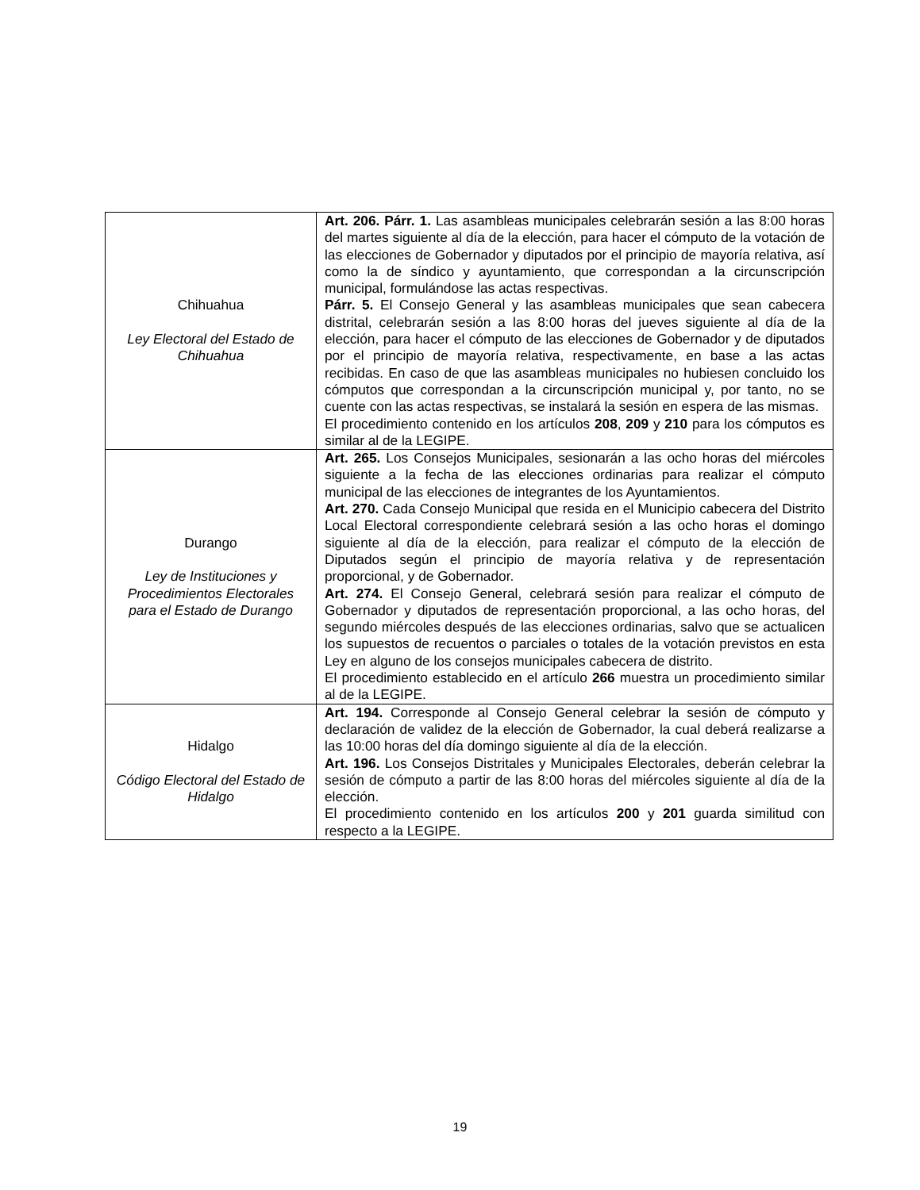| Chihuahua Ley Electoral del Estado de Chihuahua | Art. 206. Párr. 1. Las asambleas municipales celebrarán sesión a las 8:00 horas del martes siguiente al día de la elección, para hacer el cómputo de la votación de las elecciones de Gobernador y diputados por el principio de mayoría relativa, así como la de síndico y ayuntamiento, que correspondan a la circunscripción municipal, formulándose las actas respectivas. Párr. 5. El Consejo General y las asambleas municipales que sean cabecera distrital, celebrarán sesión a las 8:00 horas del jueves siguiente al día de la elección, para hacer el cómputo de las elecciones de Gobernador y de diputados por el principio de mayoría relativa, respectivamente, en base a las actas recibidas. En caso de que las asambleas municipales no hubiesen concluido los cómputos que correspondan a la circunscripción municipal y, por tanto, no se cuente con las actas respectivas, se instalará la sesión en espera de las mismas. El procedimiento contenido en los artículos 208 , 209 y 210 para los cómputos es similar al de la LEGIPE. |
| Durango Ley de Instituciones y Procedimientos Electorales para el Estado de Durango | Art. 265. Los Consejos Municipales, sesionarán a las ocho horas del miércoles siguiente a la fecha de las elecciones ordinarias para realizar el cómputo municipal de las elecciones de integrantes de los Ayuntamientos. Art. 270. Cada Consejo Municipal que resida en el Municipio cabecera del Distrito Local Electoral correspondiente celebrará sesión a las ocho horas el domingo siguiente al día de la elección, para realizar el cómputo de la elección de Diputados según el principio de mayoría relativa y de representación proporcional, y de Gobernador. Art. 274. El Consejo General, celebrará sesión para realizar el cómputo de Gobernador y diputados de representación proporcional, a las ocho horas, del segundo miércoles después de las elecciones ordinarias, salvo que se actualicen los supuestos de recuentos o parciales o totales de la votación previstos en esta Ley en alguno de los consejos municipales cabecera de distrito. El procedimiento establecido en el artículo 266 muestra un procedimiento similar al de la LEGIPE. |
| Hidalgo Código Electoral del Estado de Hidalgo | Art. 194. Corresponde al Consejo General celebrar la sesión de cómputo y declaración de validez de la elección de Gobernador, la cual deberá realizarse a las 10:00 horas del día domingo siguiente al día de la elección. Art. 196. Los Consejos Distritales y Municipales Electorales, deberán celebrar la sesión de cómputo a partir de las 8:00 horas del miércoles siguiente al día de la elección. El procedimiento contenido en los artículos 200 y 201 guarda similitud con respecto a la LEGIPE. |
19